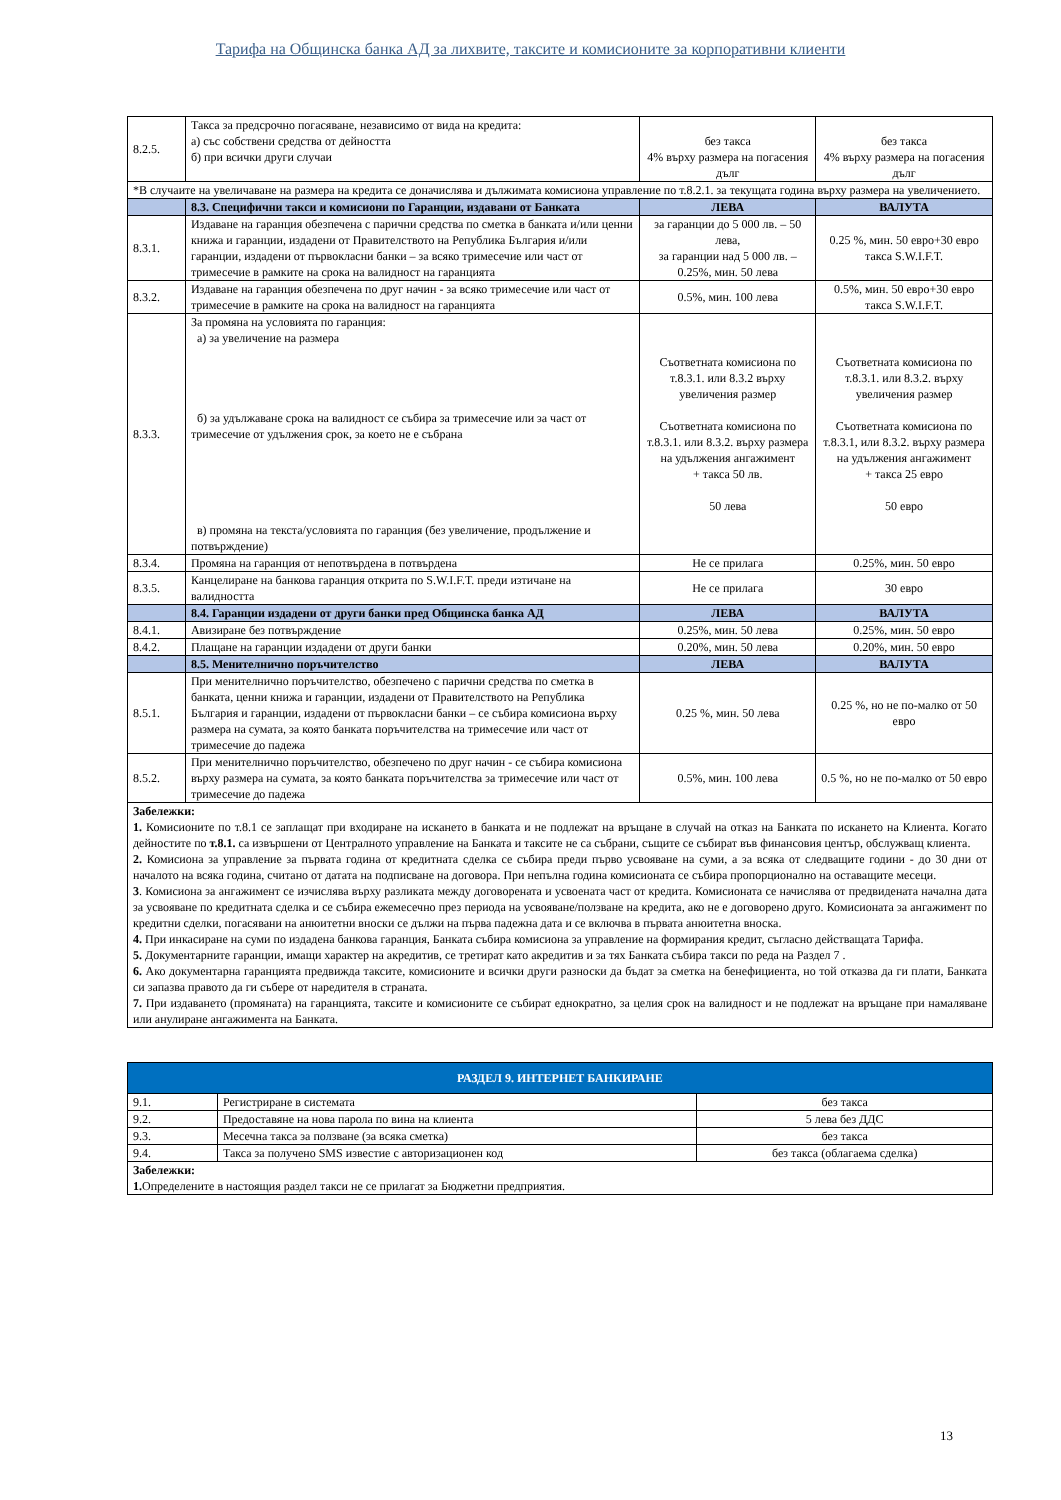Тарифа на Общинска банка АД за лихвите, таксите и комисионите за корпоративни клиенти
| 8.2.5. | Такса за предсрочно погасяване, независимо от вида на кредита: а) със собствени средства от дейността б) при всички други случаи | без такса 4% върху размера на погасения дълг | без такса 4% върху размера на погасения дълг |
| *В случаите на увеличаване на размера на кредита се доначислява и дължимата комисиона управление по т.8.2.1. за текущата година върху размера на увеличението. | | | |
| | 8.3. Специфични такси и комисиони по Гаранции, издавани от Банката | ЛЕВА | ВАЛУТА |
| 8.3.1. | Издаване на гаранция обезпечена с парични средства по сметка в банката и/или ценни книжа и гаранции, издадени от Правителството на Република България и/или гаранции, издадени от първокласни банки – за всяко тримесечие или част от тримесечие в рамките на срока на валидност на гаранцията | за гаранции до 5 000 лв. – 50 лева, за гаранции над 5 000 лв. – 0.25%, мин. 50 лева | 0.25 %, мин. 50 евро+30 евро такса S.W.I.F.T. |
| 8.3.2. | Издаване на гаранция обезпечена по друг начин - за всяко тримесечие или част от тримесечие в рамките на срока на валидност на гаранцията | 0.5%, мин. 100 лева | 0.5%, мин. 50 евро+30 евро такса S.W.I.F.T. |
| 8.3.3. | За промяна на условията по гаранция: а) за увеличение на размера б) за удължаване срока на валидност се събира за тримесечие или за част от тримесечие от удължения срок, за което не е събрана в) промяна на текста/условията по гаранция (без увеличение, продължение и потвърждение) | Съответната комисиона по т.8.3.1. или 8.3.2 върху увеличения размер Съответната комисиона по т.8.3.1. или 8.3.2. върху размера на удължения ангажимент + такса 50 лв. 50 лева | Съответната комисиона по т.8.3.1. или 8.3.2. върху увеличения размер Съответната комисиона по т.8.3.1, или 8.3.2. върху размера на удължения ангажимент + такса 25 евро 50 евро |
| 8.3.4. | Промяна на гаранция от непотвърдена в потвърдена | Не се прилага | 0.25%, мин. 50 евро |
| 8.3.5. | Канцелиране на банкова гаранция открита по S.W.I.F.T. преди изтичане на валидността | Не се прилага | 30 евро |
| | 8.4. Гаранции издадени от други банки пред Общинска банка АД | ЛЕВА | ВАЛУТА |
| 8.4.1. | Авизиране без потвърждение | 0.25%, мин. 50 лева | 0.25%, мин. 50 евро |
| 8.4.2. | Плащане на гаранции издадени от други банки | 0.20%, мин. 50 лева | 0.20%, мин. 50 евро |
| | 8.5. Менителнично поръчителство | ЛЕВА | ВАЛУТА |
| 8.5.1. | При менителнично поръчителство, обезпечено с парични средства по сметка в банката, ценни книжа и гаранции, издадени от Правителството на Република България и гаранции, издадени от първокласни банки – се събира комисиона върху размера на сумата, за която банката поръчителства на тримесечие или част от тримесечие до падежа | 0.25 %, мин. 50 лева | 0.25 %, но не по-малко от 50 евро |
| 8.5.2. | При менителнично поръчителство, обезпечено по друг начин - се събира комисиона върху размера на сумата, за която банката поръчителства за тримесечие или част от тримесечие до падежа | 0.5%, мин. 100 лева | 0.5 %, но не по-малко от 50 евро |
| Забележки: 1. Комисионите по т.8.1 се заплащат при входиране на искането в банката и не подлежат на връщане в случай на отказ на Банката по искането на Клиента. Когато дейностите по т.8.1. са извършени от Централното управление на Банката и таксите не са събрани, същите се събират във финансовия център, обслужващ клиента. 2. Комисиона за управление за първата година от кредитната сделка се събира преди първо усвояване на суми, а за всяка от следващите години - до 30 дни от началото на всяка година, считано от датата на подписване на договора. При непълна година комисионата се събира пропорционално на оставащите месеци. 3 . Комисиона за ангажимент се изчислява върху разликата между договорената и усвоената част от кредита. Комисионата се начислява от предвидената начална дата за усвояване по кредитната сделка и се събира ежемесечно през периода на усвояване/ползване на кредита, ако не е договорено друго. Комисионата за ангажимент по кредитни сделки, погасявани на анюитетни вноски се дължи на първа падежна дата и се включва в първата анюитетна вноска. 4. При инкасиране на суми по издадена банкова гаранция, Банката събира комисиона за управление на формирания кредит, съгласно действащата Тарифа. 5. Документарните гаранции, имащи характер на акредитив, се третират като акредитив и за тях Банката събира такси по реда на Раздел 7 . 6. Ако документарна гаранцията предвижда таксите, комисионите и всички други разноски да бъдат за сметка на бенефициента, но той отказва да ги плати, Банката си запазва правото да ги събере от наредителя в страната. 7. При издаването (промяната) на гаранцията, таксите и комисионите се събират еднократно, за целия срок на валидност и не подлежат на връщане при намаляване или анулиране ангажимента на Банката. | | | |
| РАЗДЕЛ 9. ИНТЕРНЕТ БАНКИРАНЕ | | |
| 9.1. | Регистриране в системата | без такса |
| 9.2. | Предоставяне на нова парола по вина на клиента | 5 лева без ДДС |
| 9.3. | Месечна такса за ползване (за всяка сметка) | без такса |
| 9.4. | Такса за получено SMS известие с авторизационен код | без такса (облагаема сделка) |
| Забележки: 1. Определените в настоящия раздел такси не се прилагат за Бюджетни предприятия. | | |
13